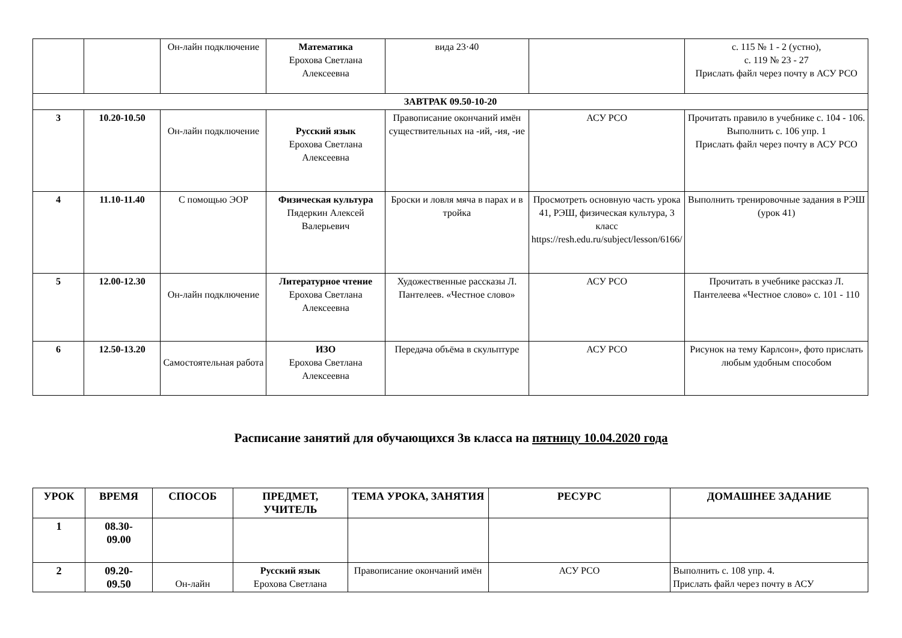| | | Он-лайн подключение | Математика Ерохова Светлана Алексеевна | вида 23·40 | | с. 115 № 1 - 2 (устно), с. 119 № 23 - 27 Прислать файл через почту в АСУ РСО |
| ЗАВТРАК 09.50-10-20 | | | | | | |
| 3 | 10.20-10.50 | Он-лайн подключение | Русский язык Ерохова Светлана Алексеевна | Правописание окончаний имён существительных на -ий, -ия, -ие | АСУ РСО | Прочитать правило в учебнике с. 104 - 106. Выполнить с. 106 упр. 1 Прислать файл через почту в АСУ РСО |
| 4 | 11.10-11.40 | С помощью ЭОР | Физическая культура Пядеркин Алексей Валерьевич | Броски и ловля мяча в парах и в тройка | Просмотреть основную часть урока 41, РЭШ, физическая культура, 3 класс https://resh.edu.ru/subject/lesson/6166/ | Выполнить тренировочные задания в РЭШ (урок 41) |
| 5 | 12.00-12.30 | Он-лайн подключение | Литературное чтение Ерохова Светлана Алексеевна | Художественные рассказы Л. Пантелеев. «Честное слово» | АСУ РСО | Прочитать в учебнике рассказ Л. Пантелеева «Честное слово» с. 101 - 110 |
| 6 | 12.50-13.20 | Самостоятельная работа | ИЗО Ерохова Светлана Алексеевна | Передача объёма в скульптуре | АСУ РСО | Рисунок на тему Карлсон», фото прислать любым удобным способом |
Расписание занятий для обучающихся 3в класса на пятницу 10.04.2020 года
| УРОК | ВРЕМЯ | СПОСОБ | ПРЕДМЕТ, УЧИТЕЛЬ | ТЕМА УРОКА, ЗАНЯТИЯ | РЕСУРС | ДОМАШНЕЕ ЗАДАНИЕ |
| --- | --- | --- | --- | --- | --- | --- |
| 1 | 08.30- 09.00 | | | | | |
| 2 | 09.20- 09.50 | Он-лайн | Русский язык Ерохова Светлана | Правописание окончаний имён | АСУ РСО | Выполнить с. 108 упр. 4. Прислать файл через почту в АСУ |